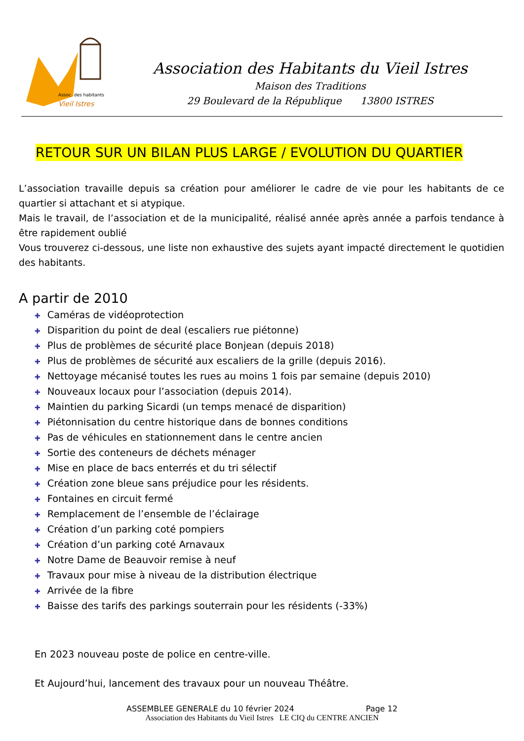Assoc. des habitants
Vieil Istres
Association des Habitants du Vieil Istres
Maison des Traditions
29 Boulevard de la République 13800 ISTRES
RETOUR SUR UN BILAN PLUS LARGE / EVOLUTION DU QUARTIER
L’association travaille depuis sa création pour améliorer le cadre de vie pour les habitants de ce quartier si attachant et si atypique.
Mais le travail, de l’association et de la municipalité, réalisé année après année a parfois tendance à être rapidement oublié
Vous trouverez ci-dessous, une liste non exhaustive des sujets ayant impacté directement le quotidien des habitants.
A partir de 2010
✚ Caméras de vidéoprotection
✚ Disparition du point de deal (escaliers rue piétonne)
✚ Plus de problèmes de sécurité place Bonjean (depuis 2018)
✚ Plus de problèmes de sécurité aux escaliers de la grille (depuis 2016).
✚ Nettoyage mécanisé toutes les rues au moins 1 fois par semaine (depuis 2010)
✚ Nouveaux locaux pour l’association (depuis 2014).
✚ Maintien du parking Sicardi (un temps menacé de disparition)
✚ Piétonnisation du centre historique dans de bonnes conditions
✚ Pas de véhicules en stationnement dans le centre ancien
✚ Sortie des conteneurs de déchets ménager
✚ Mise en place de bacs enterrés et du tri sélectif
✚ Création zone bleue sans préjudice pour les résidents.
✚ Fontaines en circuit fermé
✚ Remplacement de l’ensemble de l’éclairage
✚ Création d’un parking coté pompiers
✚ Création d’un parking coté Arnavaux
✚ Notre Dame de Beauvoir remise à neuf
✚ Travaux pour mise à niveau de la distribution électrique
✚ Arrivée de la fibre
✚ Baisse des tarifs des parkings souterrain pour les résidents (-33%)
En 2023 nouveau poste de police en centre-ville.
Et Aujourd’hui, lancement des travaux pour un nouveau Théâtre.
ASSEMBLEE GENERALE du 10 février 2024 Page 12
Association des Habitants du Vieil Istres LE CIQ du CENTRE ANCIEN